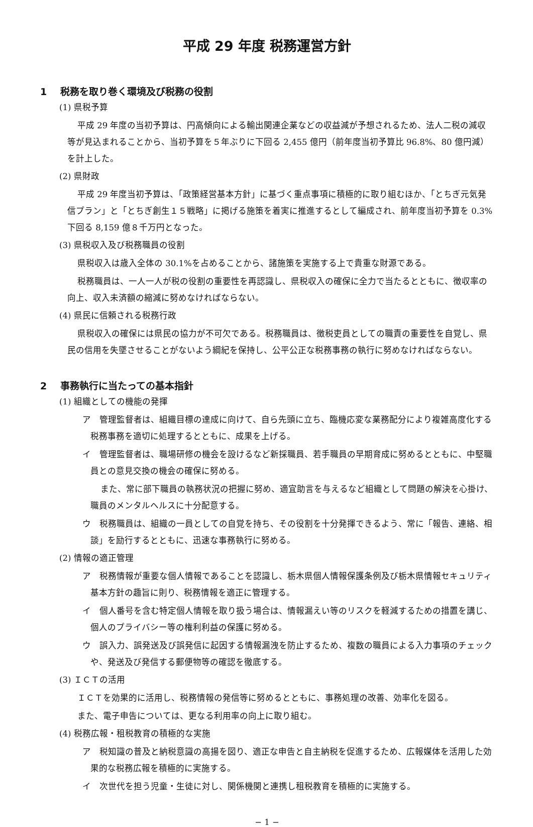平成 29 年度 税務運営方針
1 税務を取り巻く環境及び税務の役割
(1) 県税予算
平成 29 年度の当初予算は、円高傾向による輸出関連企業などの収益減が予想されるため、法人二税の減収等が見込まれることから、当初予算を５年ぶりに下回る 2,455 億円（前年度当初予算比 96.8%、80 億円減）を計上した。
(2) 県財政
平成 29 年度当初予算は、「政策経営基本方針」に基づく重点事項に積極的に取り組むほか、「とちぎ元気発信プラン」と「とちぎ創生１５戦略」に掲げる施策を着実に推進するとして編成され、前年度当初予算を 0.3%下回る 8,159 億８千万円となった。
(3) 県税収入及び税務職員の役割
県税収入は歳入全体の 30.1%を占めることから、諸施策を実施する上で貴重な財源である。
税務職員は、一人一人が税の役割の重要性を再認識し、県税収入の確保に全力で当たるとともに、徴収率の向上、収入未済額の縮減に努めなければならない。
(4) 県民に信頼される税務行政
県税収入の確保には県民の協力が不可欠である。税務職員は、徴税吏員としての職責の重要性を自覚し、県民の信用を失墜させることがないよう綱紀を保持し、公平公正な税務事務の執行に努めなければならない。
2 事務執行に当たっての基本指針
(1) 組織としての機能の発揮
ア　管理監督者は、組織目標の達成に向けて、自ら先頭に立ち、臨機応変な業務配分により複雑高度化する税務事務を適切に処理するとともに、成果を上げる。
イ　管理監督者は、職場研修の機会を設けるなど新採職員、若手職員の早期育成に努めるとともに、中堅職員との意見交換の機会の確保に努める。
また、常に部下職員の執務状況の把握に努め、適宜助言を与えるなど組織として問題の解決を心掛け、職員のメンタルヘルスに十分配意する。
ウ　税務職員は、組織の一員としての自覚を持ち、その役割を十分発揮できるよう、常に「報告、連絡、相談」を励行するとともに、迅速な事務執行に努める。
(2) 情報の適正管理
ア　税務情報が重要な個人情報であることを認識し、栃木県個人情報保護条例及び栃木県情報セキュリティ基本方針の趣旨に則り、税務情報を適正に管理する。
イ　個人番号を含む特定個人情報を取り扱う場合は、情報漏えい等のリスクを軽減するための措置を講じ、個人のプライバシー等の権利利益の保護に努める。
ウ　誤入力、誤発送及び誤発信に起因する情報漏洩を防止するため、複数の職員による入力事項のチェックや、発送及び発信する郵便物等の確認を徹底する。
(3) ＩＣＴの活用
ＩＣＴを効果的に活用し、税務情報の発信等に努めるとともに、事務処理の改善、効率化を図る。
また、電子申告については、更なる利用率の向上に取り組む。
(4) 税務広報・租税教育の積極的な実施
ア　税知識の普及と納税意識の高揚を図り、適正な申告と自主納税を促進するため、広報媒体を活用した効果的な税務広報を積極的に実施する。
イ　次世代を担う児童・生徒に対し、関係機関と連携し租税教育を積極的に実施する。
− 1 −